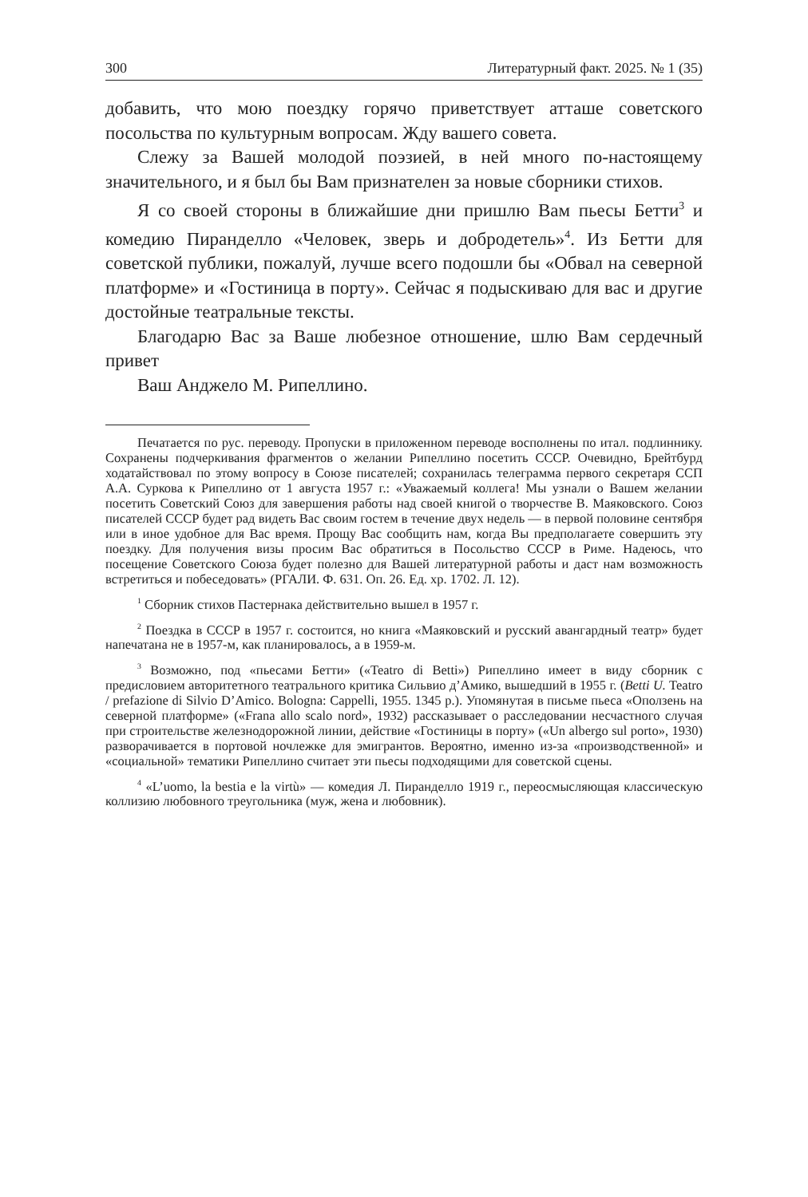300 Литературный факт. 2025. № 1 (35)
добавить, что мою поездку горячо приветствует атташе советского посольства по культурным вопросам. Жду вашего совета.
Слежу за Вашей молодой поэзией, в ней много по-настоящему значительного, и я был бы Вам признателен за новые сборники стихов.
Я со своей стороны в ближайшие дни пришлю Вам пьесы Бетти<sup>3</sup> и комедию Пиранделло «Человек, зверь и добродетель»<sup>4</sup>. Из Бетти для советской публики, пожалуй, лучше всего подошли бы «Обвал на северной платформе» и «Гостиница в порту». Сейчас я подыскиваю для вас и другие достойные театральные тексты.
Благодарю Вас за Ваше любезное отношение, шлю Вам сердечный привет
Ваш Анджело М. Рипеллино.
Печатается по рус. переводу. Пропуски в приложенном переводе восполнены по итал. подлиннику. Сохранены подчеркивания фрагментов о желании Рипеллино посетить СССР. Очевидно, Брейтбурд ходатайствовал по этому вопросу в Союзе писателей; сохранилась телеграмма первого секретаря ССП А.А. Суркова к Рипеллино от 1 августа 1957 г.: «Уважаемый коллега! Мы узнали о Вашем желании посетить Советский Союз для завершения работы над своей книгой о творчестве В. Маяковского. Союз писателей СССР будет рад видеть Вас своим гостем в течение двух недель — в первой половине сентября или в иное удобное для Вас время. Прощу Вас сообщить нам, когда Вы предполагаете совершить эту поездку. Для получения визы просим Вас обратиться в Посольство СССР в Риме. Надеюсь, что посещение Советского Союза будет полезно для Вашей литературной работы и даст нам возможность встретиться и побеседовать» (РГАЛИ. Ф. 631. Оп. 26. Ед. хр. 1702. Л. 12).
<sup>1</sup> Сборник стихов Пастернака действительно вышел в 1957 г.
<sup>2</sup> Поездка в СССР в 1957 г. состоится, но книга «Маяковский и русский авангардный театр» будет напечатана не в 1957-м, как планировалось, а в 1959-м.
<sup>3</sup> Возможно, под «пьесами Бетти» («Teatro di Betti») Рипеллино имеет в виду сборник с предисловием авторитетного театрального критика Сильвио д’Амико, вышедший в 1955 г. (Betti U. Teatro / prefazione di Silvio D’Amico. Bologna: Cappelli, 1955. 1345 p.). Упомянутая в письме пьеса «Оползень на северной платформе» («Frana allo scalo nord», 1932) рассказывает о расследовании несчастного случая при строительстве железнодорожной линии, действие «Гостиницы в порту» («Un albergo sul porto», 1930) разворачивается в портовой ночлежке для эмигрантов. Вероятно, именно из-за «производственной» и «социальной» тематики Рипеллино считает эти пьесы подходящими для советской сцены.
<sup>4</sup> «L’uomo, la bestia e la virtù» — комедия Л. Пиранделло 1919 г., переосмысляющая классическую коллизию любовного треугольника (муж, жена и любовник).